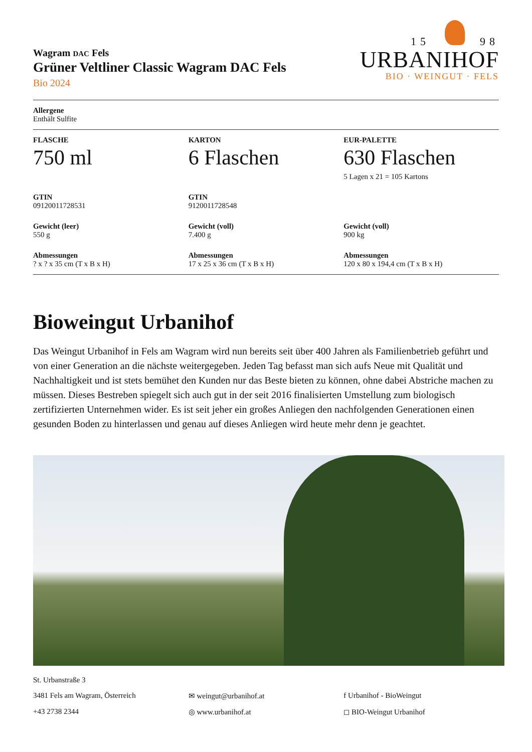Wagram DAC Fels
Grüner Veltliner Classic Wagram DAC Fels
Bio 2024
15 98
URBANIHOF
BIO · WEINGUT · FELS
Allergene
Enthält Sulfite
FLASCHE
750 ml
KARTON
6 Flaschen
EUR-PALETTE
630 Flaschen
5 Lagen x 21 = 105 Kartons
GTIN
09120011728531
GTIN
9120011728548
Gewicht (leer)
550 g
Gewicht (voll)
7.400 g
Gewicht (voll)
900 kg
Abmessungen
? x ? x 35 cm (T x B x H)
Abmessungen
17 x 25 x 36 cm (T x B x H)
Abmessungen
120 x 80 x 194,4 cm (T x B x H)
Bioweingut Urbanihof
Das Weingut Urbanihof in Fels am Wagram wird nun bereits seit über 400 Jahren als Familienbetrieb geführt und von einer Generation an die nächste weitergegeben. Jeden Tag befasst man sich aufs Neue mit Qualität und Nachhaltigkeit und ist stets bemühet den Kunden nur das Beste bieten zu können, ohne dabei Abstriche machen zu müssen. Dieses Bestreben spiegelt sich auch gut in der seit 2016 finalisierten Umstellung zum biologisch zertifizierten Unternehmen wider. Es ist seit jeher ein großes Anliegen den nachfolgenden Generationen einen gesunden Boden zu hinterlassen und genau auf dieses Anliegen wird heute mehr denn je geachtet.
St. Urbanstraße 3
3481 Fels am Wagram, Österreich
✉ weingut@urbanihof.at
f Urbanihof - BioWeingut
+43 2738 2344
◎ www.urbanihof.at
◻ BIO-Weingut Urbanihof